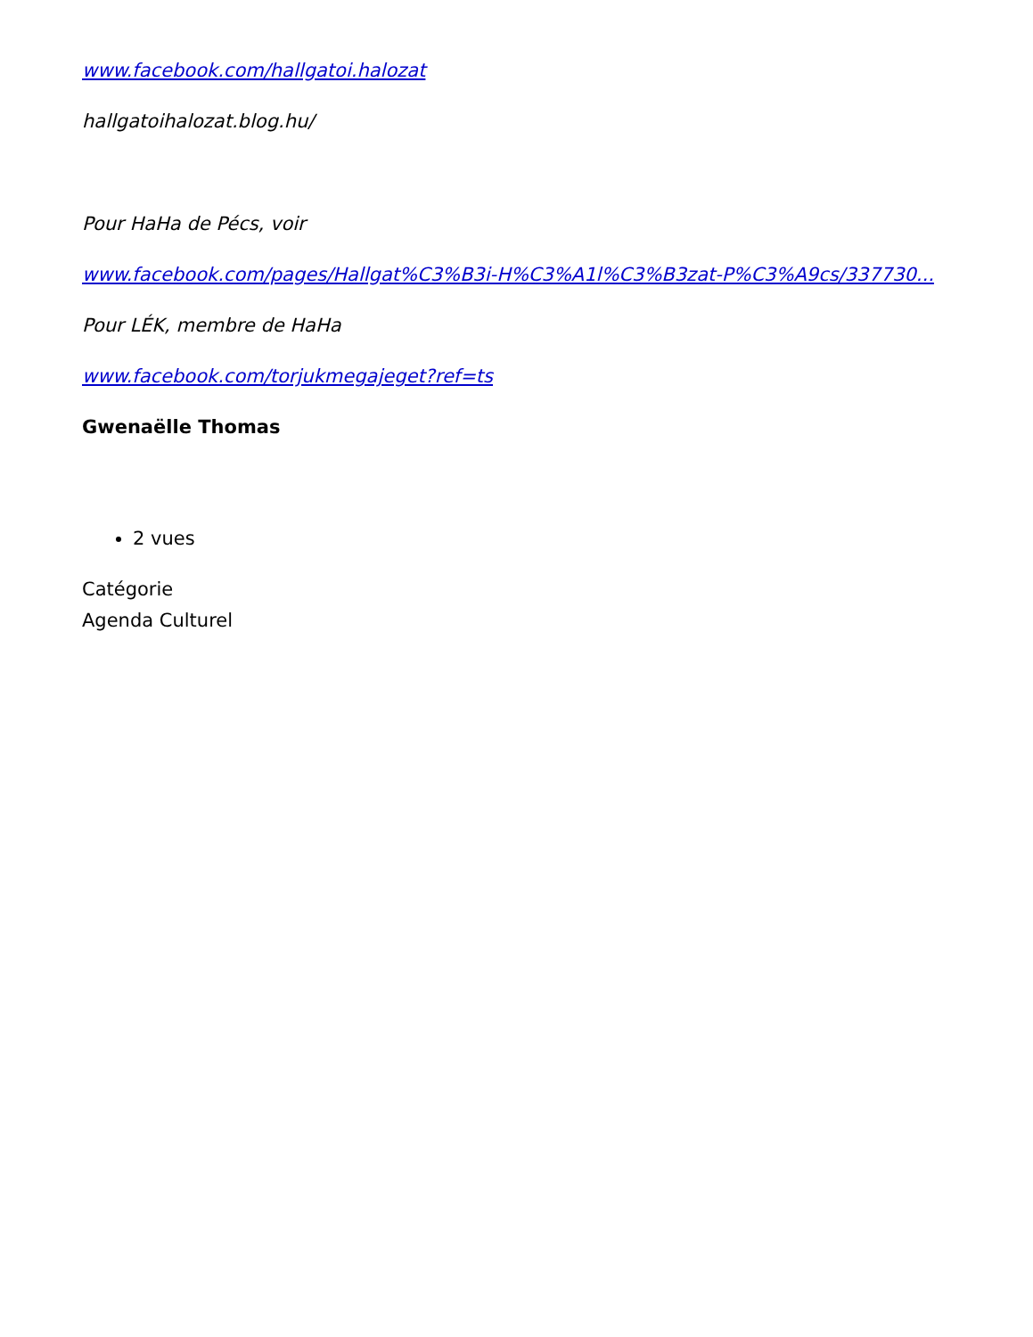www.facebook.com/hallgatoi.halozat
hallgatoihalozat.blog.hu/
Pour HaHa de Pécs, voir
www.facebook.com/pages/Hallgat%C3%B3i-H%C3%A1l%C3%B3zat-P%C3%A9cs/337730...
Pour LÉK, membre de HaHa
www.facebook.com/torjukmegajeget?ref=ts
Gwenaëlle Thomas
2 vues
Catégorie
Agenda Culturel